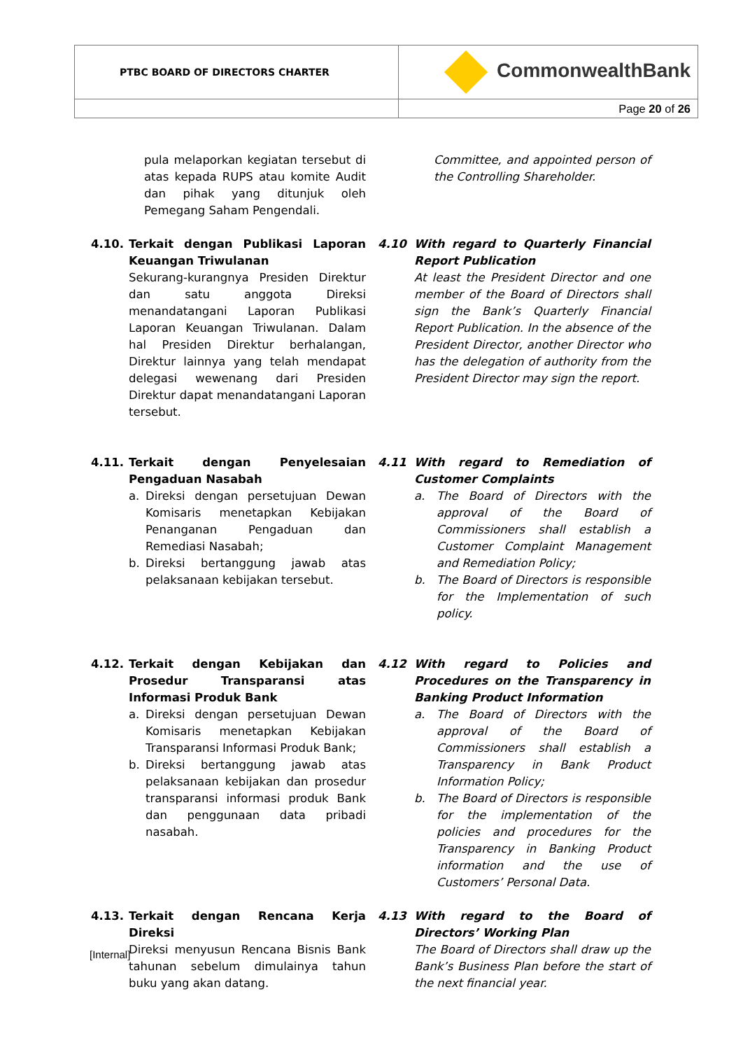| PTBC BOARD OF DIRECTORS CHARTER | CommonwealthBank |
| | Page 20 of 26 |
pula melaporkan kegiatan tersebut di atas kepada RUPS atau komite Audit dan pihak yang ditunjuk oleh Pemegang Saham Pengendali.
Committee, and appointed person of the Controlling Shareholder.
4.10. Terkait dengan Publikasi Laporan Keuangan Triwulanan
Sekurang-kurangnya Presiden Direktur dan satu anggota Direksi menandatangani Laporan Publikasi Laporan Keuangan Triwulanan. Dalam hal Presiden Direktur berhalangan, Direktur lainnya yang telah mendapat delegasi wewenang dari Presiden Direktur dapat menandatangani Laporan tersebut.
4.10 With regard to Quarterly Financial Report Publication
At least the President Director and one member of the Board of Directors shall sign the Bank’s Quarterly Financial Report Publication. In the absence of the President Director, another Director who has the delegation of authority from the President Director may sign the report.
4.11. Terkait dengan Penyelesaian Pengaduan Nasabah
a. Direksi dengan persetujuan Dewan Komisaris menetapkan Kebijakan Penanganan Pengaduan dan Remediasi Nasabah;
b. Direksi bertanggung jawab atas pelaksanaan kebijakan tersebut.
4.11 With regard to Remediation of Customer Complaints
a. The Board of Directors with the approval of the Board of Commissioners shall establish a Customer Complaint Management and Remediation Policy;
b. The Board of Directors is responsible for the Implementation of such policy.
4.12. Terkait dengan Kebijakan dan Prosedur Transparansi atas Informasi Produk Bank
a. Direksi dengan persetujuan Dewan Komisaris menetapkan Kebijakan Transparansi Informasi Produk Bank;
b. Direksi bertanggung jawab atas pelaksanaan kebijakan dan prosedur transparansi informasi produk Bank dan penggunaan data pribadi nasabah.
4.12 With regard to Policies and Procedures on the Transparency in Banking Product Information
a. The Board of Directors with the approval of the Board of Commissioners shall establish a Transparency in Bank Product Information Policy;
b. The Board of Directors is responsible for the implementation of the policies and procedures for the Transparency in Banking Product information and the use of Customers’ Personal Data.
4.13. Terkait dengan Rencana Kerja Direksi
Direksi menyusun Rencana Bisnis Bank tahunan sebelum dimulainya tahun buku yang akan datang.
4.13 With regard to the Board of Directors’ Working Plan
The Board of Directors shall draw up the Bank’s Business Plan before the start of the next financial year.
[Internal]